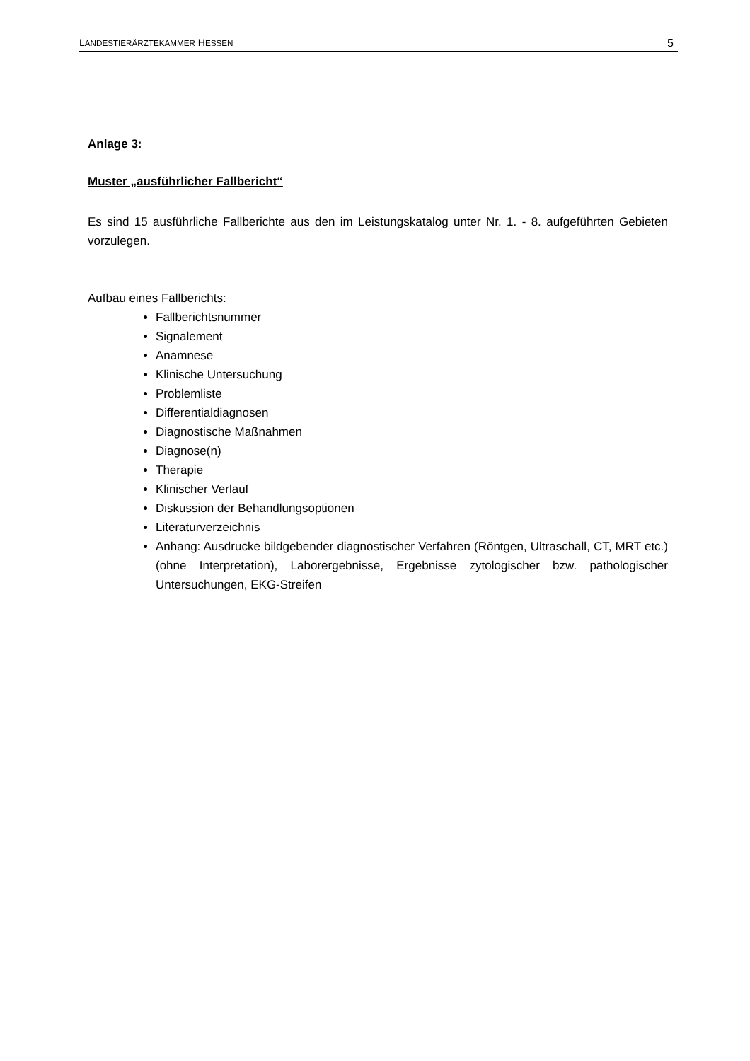LANDESTIERÄRZTEKAMMER HESSEN 5
Anlage 3:
Muster „ausführlicher Fallbericht“
Es sind 15 ausführliche Fallberichte aus den im Leistungskatalog unter Nr. 1. - 8. aufgeführten Gebieten vorzulegen.
Aufbau eines Fallberichts:
Fallberichtsnummer
Signalement
Anamnese
Klinische Untersuchung
Problemliste
Differentialdiagnosen
Diagnostische Maßnahmen
Diagnose(n)
Therapie
Klinischer Verlauf
Diskussion der Behandlungsoptionen
Literaturverzeichnis
Anhang: Ausdrucke bildgebender diagnostischer Verfahren (Röntgen, Ultraschall, CT, MRT etc.) (ohne Interpretation), Laborergebnisse, Ergebnisse zytologischer bzw. pathologischer Untersuchungen, EKG-Streifen